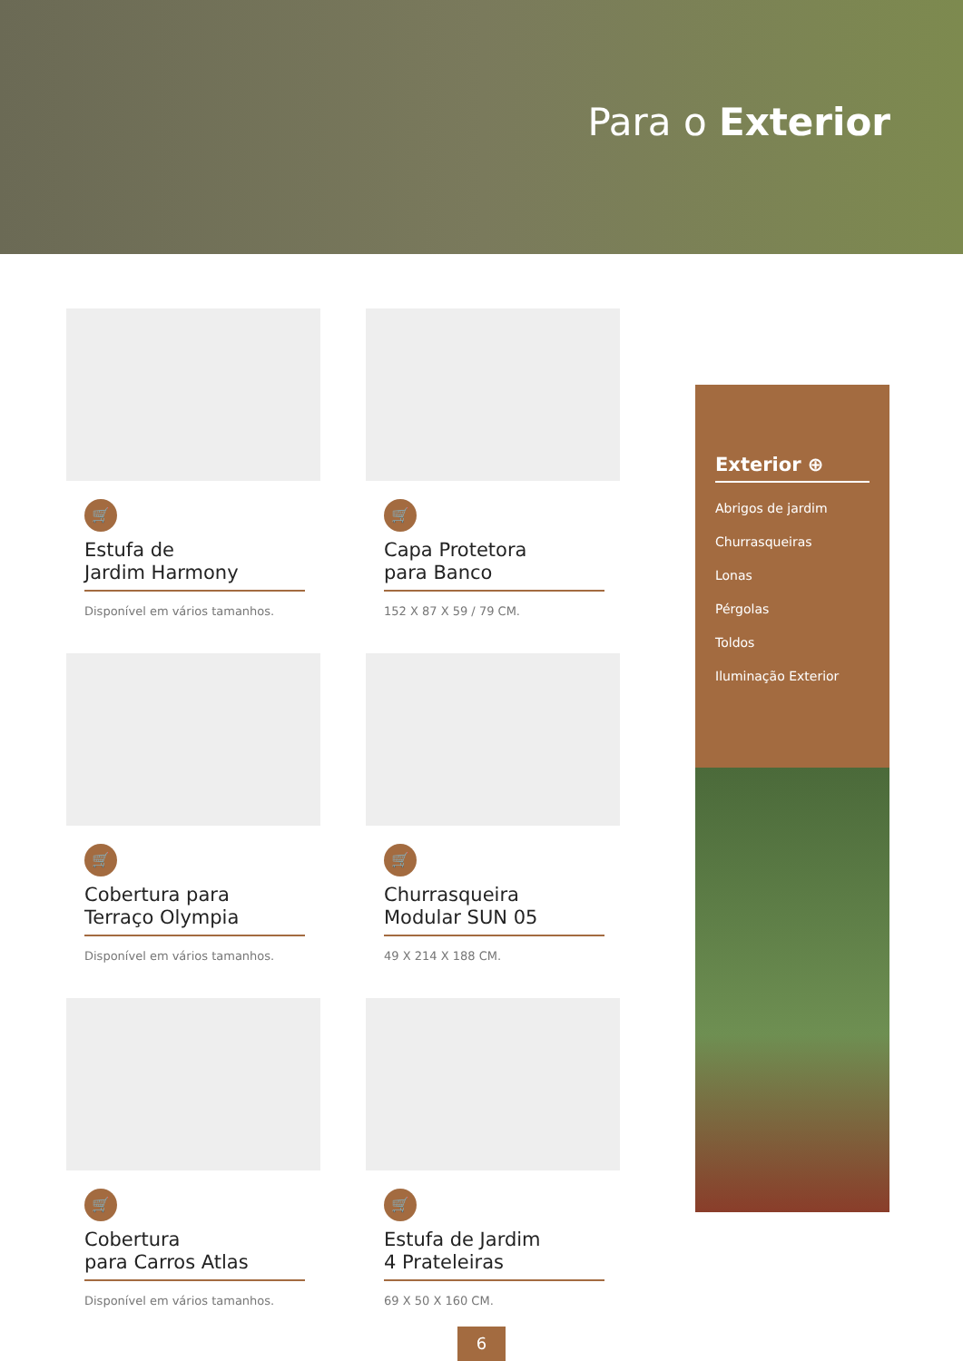Para o Exterior
🛒
Estufa de
Jardim Harmony
Disponível em vários tamanhos.
🛒
Capa Protetora
para Banco
152 X 87 X 59 / 79 CM.
🛒
Cobertura para
Terraço Olympia
Disponível em vários tamanhos.
🛒
Churrasqueira
Modular SUN 05
49 X 214 X 188 CM.
🛒
Cobertura
para Carros Atlas
Disponível em vários tamanhos.
🛒
Estufa de Jardim
4 Prateleiras
69 X 50 X 160 CM.
Exterior ⊕
Abrigos de jardim
Churrasqueiras
Lonas
Pérgolas
Toldos
Iluminação Exterior
6